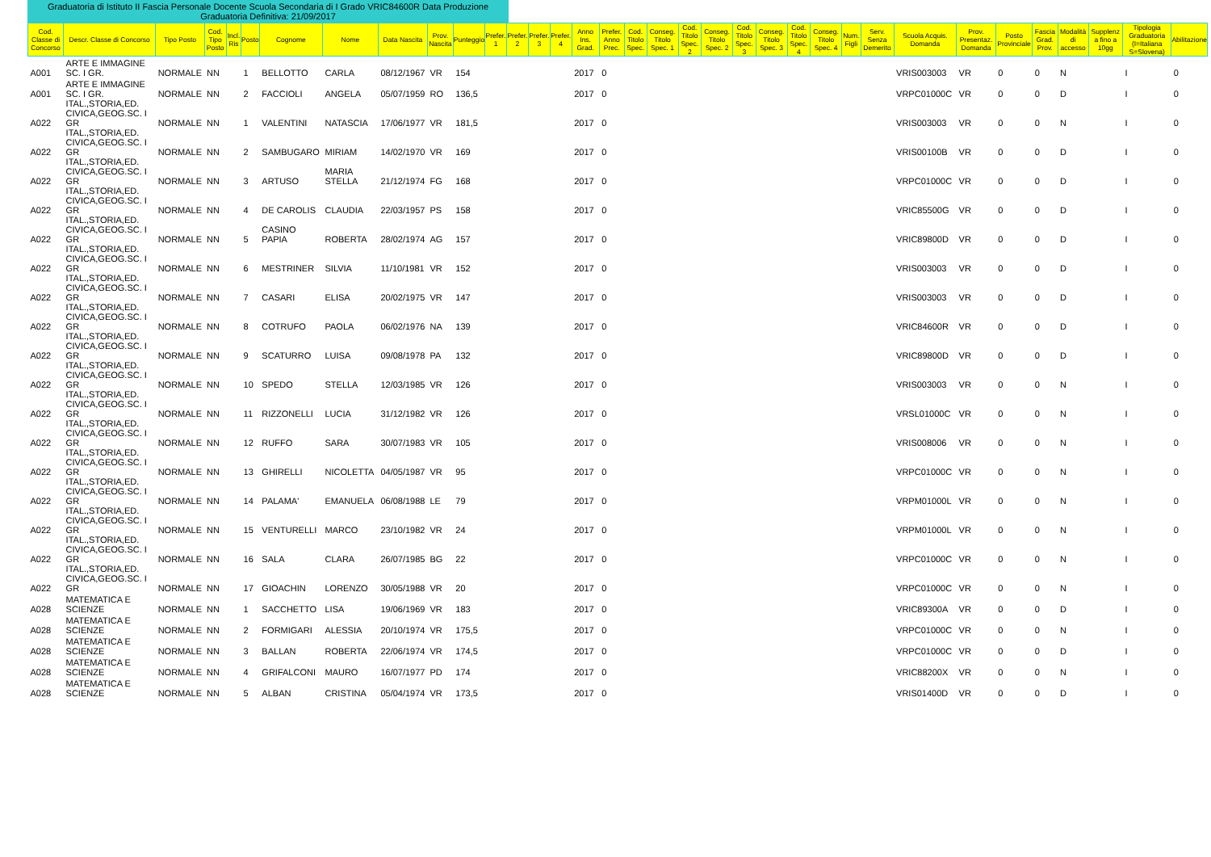Graduatoria di Istituto II Fascia Personale Docente Scuola Secondaria di I Grado VRIC84600R Data Produzione Graduatoria Definitiva: 21/09/2017
| Cod. Classe di Concorso | Descr. Classe di Concorso | Tipo Posto | Cod. Tipo Posto | Incl. Ris | Posto | Cognome | Nome | Data Nascita | Prov. Nascita | Punteggio | Prefer. 1 | Prefer. 2 | Prefer. 3 | Prefer. 4 | Anno Ins. Grad. | Prefer. Anno Prec. | Cod. Titolo Spec. | Conseg. Titolo Spec. 1 | Cod. Titolo Spec. 2 | Conseg. Titolo Spec. 2 | Cod. Titolo Spec. 3 | Conseg. Titolo Spec. 3 | Cod. Titolo Spec. 4 | Conseg. Titolo Spec. 4 | Num. Figli | Serv. Senza Demerito | Scuola Acquis. Domanda | Prov. Presentaz. Domanda | Posto Provinciale | Fascia Grad. Prov. | Modalità di accesso | Supplenz a fino a 10gg | Tipologia Graduatoria (I=Italiana S=Slovena) | Abilitazione |
| --- | --- | --- | --- | --- | --- | --- | --- | --- | --- | --- | --- | --- | --- | --- | --- | --- | --- | --- | --- | --- | --- | --- | --- | --- | --- | --- | --- | --- | --- | --- | --- | --- | --- | --- |
| A001 | ARTE E IMMAGINE SC. I GR. | NORMALE | NN | | 1 | BELLOTTO | CARLA | 08/12/1967 | VR | 154 | | | | | 2017 | 0 | | | | | | | | | | | VRIS003003 | VR | 0 | 0 | N | | I | 0 |
| A001 | ARTE E IMMAGINE SC. I GR. | NORMALE | NN | | 2 | FACCIOLI | ANGELA | 05/07/1959 | RO | 136,5 | | | | | 2017 | 0 | | | | | | | | | | | VRPC01000C | VR | 0 | 0 | D | | I | 0 |
| A022 | ITAL.,STORIA,ED. CIVICA,GEOG.SC. I GR | NORMALE | NN | | 1 | VALENTINI | NATASCIA | 17/06/1977 | VR | 181,5 | | | | | 2017 | 0 | | | | | | | | | | | VRIS003003 | VR | 0 | 0 | N | | I | 0 |
| A022 | ITAL.,STORIA,ED. CIVICA,GEOG.SC. I GR | NORMALE | NN | | 2 | SAMBUGARO | MIRIAM | 14/02/1970 | VR | 169 | | | | | 2017 | 0 | | | | | | | | | | | VRIS00100B | VR | 0 | 0 | D | | I | 0 |
| A022 | ITAL.,STORIA,ED. CIVICA,GEOG.SC. I GR | NORMALE | NN | | 3 | ARTUSO | MARIA STELLA | 21/12/1974 | FG | 168 | | | | | 2017 | 0 | | | | | | | | | | | VRPC01000C | VR | 0 | 0 | D | | I | 0 |
| A022 | ITAL.,STORIA,ED. CIVICA,GEOG.SC. I GR | NORMALE | NN | | 4 | DE CAROLIS | CLAUDIA | 22/03/1957 | PS | 158 | | | | | 2017 | 0 | | | | | | | | | | | VRIC85500G | VR | 0 | 0 | D | | I | 0 |
| A022 | ITAL.,STORIA,ED. CIVICA,GEOG.SC. I GR | NORMALE | NN | | 5 | CASINO PAPIA | ROBERTA | 28/02/1974 | AG | 157 | | | | | 2017 | 0 | | | | | | | | | | | VRIC89800D | VR | 0 | 0 | D | | I | 0 |
| A022 | ITAL.,STORIA,ED. CIVICA,GEOG.SC. I GR | NORMALE | NN | | 6 | MESTRINER | SILVIA | 11/10/1981 | VR | 152 | | | | | 2017 | 0 | | | | | | | | | | | VRIS003003 | VR | 0 | 0 | D | | I | 0 |
| A022 | ITAL.,STORIA,ED. CIVICA,GEOG.SC. I GR | NORMALE | NN | | 7 | CASARI | ELISA | 20/02/1975 | VR | 147 | | | | | 2017 | 0 | | | | | | | | | | | VRIS003003 | VR | 0 | 0 | D | | I | 0 |
| A022 | ITAL.,STORIA,ED. CIVICA,GEOG.SC. I GR | NORMALE | NN | | 8 | COTRUFO | PAOLA | 06/02/1976 | NA | 139 | | | | | 2017 | 0 | | | | | | | | | | | VRIC84600R | VR | 0 | 0 | D | | I | 0 |
| A022 | ITAL.,STORIA,ED. CIVICA,GEOG.SC. I GR | NORMALE | NN | | 9 | SCATURRO | LUISA | 09/08/1978 | PA | 132 | | | | | 2017 | 0 | | | | | | | | | | | VRIC89800D | VR | 0 | 0 | D | | I | 0 |
| A022 | ITAL.,STORIA,ED. CIVICA,GEOG.SC. I GR | NORMALE | NN | | 10 | SPEDO | STELLA | 12/03/1985 | VR | 126 | | | | | 2017 | 0 | | | | | | | | | | | VRIS003003 | VR | 0 | 0 | N | | I | 0 |
| A022 | ITAL.,STORIA,ED. CIVICA,GEOG.SC. I GR | NORMALE | NN | | 11 | RIZZONELLI | LUCIA | 31/12/1982 | VR | 126 | | | | | 2017 | 0 | | | | | | | | | | | VRSL01000C | VR | 0 | 0 | N | | I | 0 |
| A022 | ITAL.,STORIA,ED. CIVICA,GEOG.SC. I GR | NORMALE | NN | | 12 | RUFFO | SARA | 30/07/1983 | VR | 105 | | | | | 2017 | 0 | | | | | | | | | | | VRIS008006 | VR | 0 | 0 | N | | I | 0 |
| A022 | ITAL.,STORIA,ED. CIVICA,GEOG.SC. I GR | NORMALE | NN | | 13 | GHIRELLI | NICOLETTA | 04/05/1987 | VR | 95 | | | | | 2017 | 0 | | | | | | | | | | | VRPC01000C | VR | 0 | 0 | N | | I | 0 |
| A022 | ITAL.,STORIA,ED. CIVICA,GEOG.SC. I GR | NORMALE | NN | | 14 | PALAMA' | EMANUELA | 06/08/1988 | LE | 79 | | | | | 2017 | 0 | | | | | | | | | | | VRPM01000L | VR | 0 | 0 | N | | I | 0 |
| A022 | ITAL.,STORIA,ED. CIVICA,GEOG.SC. I GR | NORMALE | NN | | 15 | VENTURELLI | MARCO | 23/10/1982 | VR | 24 | | | | | 2017 | 0 | | | | | | | | | | | VRPM01000L | VR | 0 | 0 | N | | I | 0 |
| A022 | ITAL.,STORIA,ED. CIVICA,GEOG.SC. I GR | NORMALE | NN | | 16 | SALA | CLARA | 26/07/1985 | BG | 22 | | | | | 2017 | 0 | | | | | | | | | | | VRPC01000C | VR | 0 | 0 | N | | I | 0 |
| A022 | ITAL.,STORIA,ED. CIVICA,GEOG.SC. I GR | NORMALE | NN | | 17 | GIOACHIN | LORENZO | 30/05/1988 | VR | 20 | | | | | 2017 | 0 | | | | | | | | | | | VRPC01000C | VR | 0 | 0 | N | | I | 0 |
| A028 | MATEMATICA E SCIENZE | NORMALE | NN | | 1 | SACCHETTO | LISA | 19/06/1969 | VR | 183 | | | | | 2017 | 0 | | | | | | | | | | | VRIC89300A | VR | 0 | 0 | D | | I | 0 |
| A028 | MATEMATICA E SCIENZE | NORMALE | NN | | 2 | FORMIGARI | ALESSIA | 20/10/1974 | VR | 175,5 | | | | | 2017 | 0 | | | | | | | | | | | VRPC01000C | VR | 0 | 0 | N | | I | 0 |
| A028 | MATEMATICA E SCIENZE | NORMALE | NN | | 3 | BALLAN | ROBERTA | 22/06/1974 | VR | 174,5 | | | | | 2017 | 0 | | | | | | | | | | | VRPC01000C | VR | 0 | 0 | D | | I | 0 |
| A028 | MATEMATICA E SCIENZE | NORMALE | NN | | 4 | GRIFALCONI | MAURO | 16/07/1977 | PD | 174 | | | | | 2017 | 0 | | | | | | | | | | | VRIC88200X | VR | 0 | 0 | N | | I | 0 |
| A028 | MATEMATICA E SCIENZE | NORMALE | NN | | 5 | ALBAN | CRISTINA | 05/04/1974 | VR | 173,5 | | | | | 2017 | 0 | | | | | | | | | | | VRIS01400D | VR | 0 | 0 | D | | I | 0 |